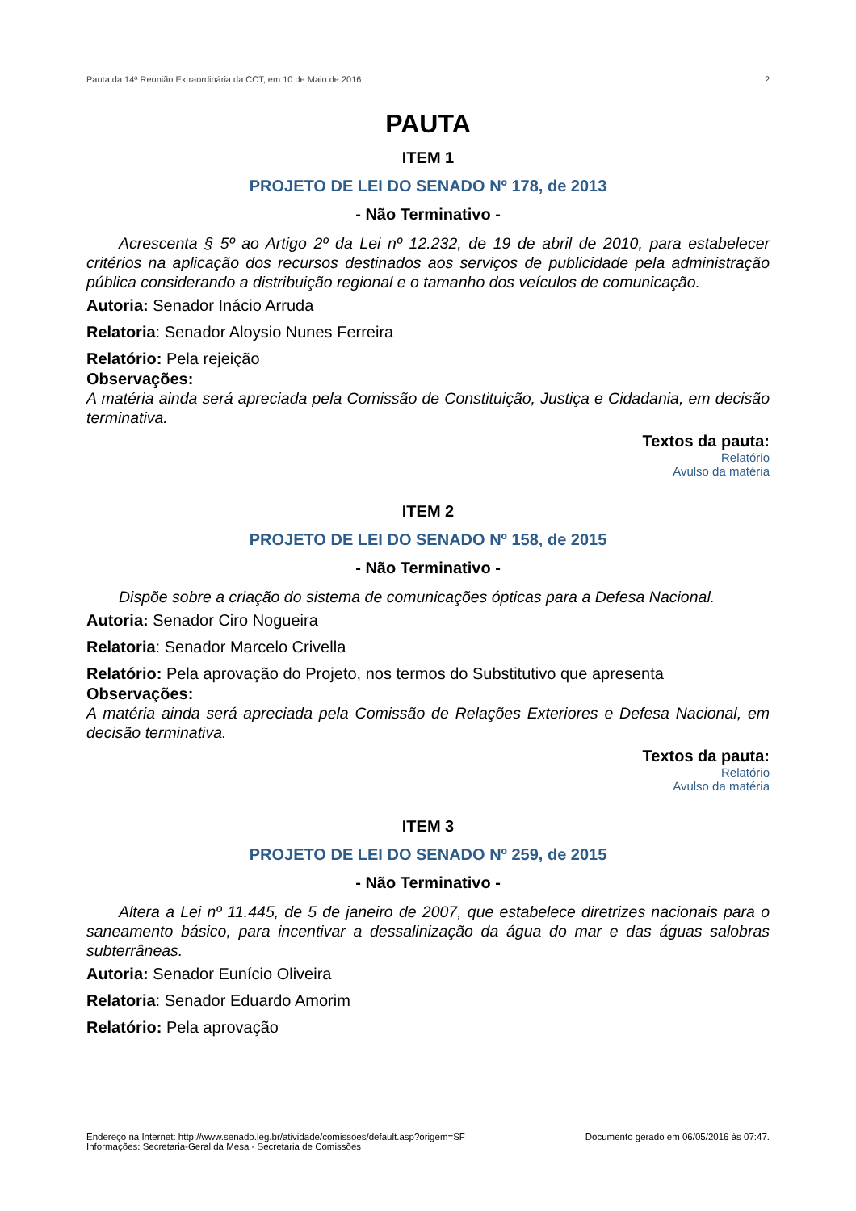Pauta da 14ª Reunião Extraordinária da CCT, em 10 de Maio de 2016 2
PAUTA
ITEM 1
PROJETO DE LEI DO SENADO Nº 178, de 2013
- Não Terminativo -
Acrescenta § 5º ao Artigo 2º da Lei nº 12.232, de 19 de abril de 2010, para estabelecer critérios na aplicação dos recursos destinados aos serviços de publicidade pela administração pública considerando a distribuição regional e o tamanho dos veículos de comunicação.
Autoria: Senador Inácio Arruda
Relatoria: Senador Aloysio Nunes Ferreira
Relatório: Pela rejeição
Observações:
A matéria ainda será apreciada pela Comissão de Constituição, Justiça e Cidadania, em decisão terminativa.
Textos da pauta:
Relatório
Avulso da matéria
ITEM 2
PROJETO DE LEI DO SENADO Nº 158, de 2015
- Não Terminativo -
Dispõe sobre a criação do sistema de comunicações ópticas para a Defesa Nacional.
Autoria: Senador Ciro Nogueira
Relatoria: Senador Marcelo Crivella
Relatório: Pela aprovação do Projeto, nos termos do Substitutivo que apresenta
Observações:
A matéria ainda será apreciada pela Comissão de Relações Exteriores e Defesa Nacional, em decisão terminativa.
Textos da pauta:
Relatório
Avulso da matéria
ITEM 3
PROJETO DE LEI DO SENADO Nº 259, de 2015
- Não Terminativo -
Altera a Lei nº 11.445, de 5 de janeiro de 2007, que estabelece diretrizes nacionais para o saneamento básico, para incentivar a dessalinização da água do mar e das águas salobras subterrâneas.
Autoria: Senador Eunício Oliveira
Relatoria: Senador Eduardo Amorim
Relatório: Pela aprovação
Endereço na Internet: http://www.senado.leg.br/atividade/comissoes/default.asp?origem=SF
Informações: Secretaria-Geral da Mesa - Secretaria de Comissões
Documento gerado em 06/05/2016 às 07:47.